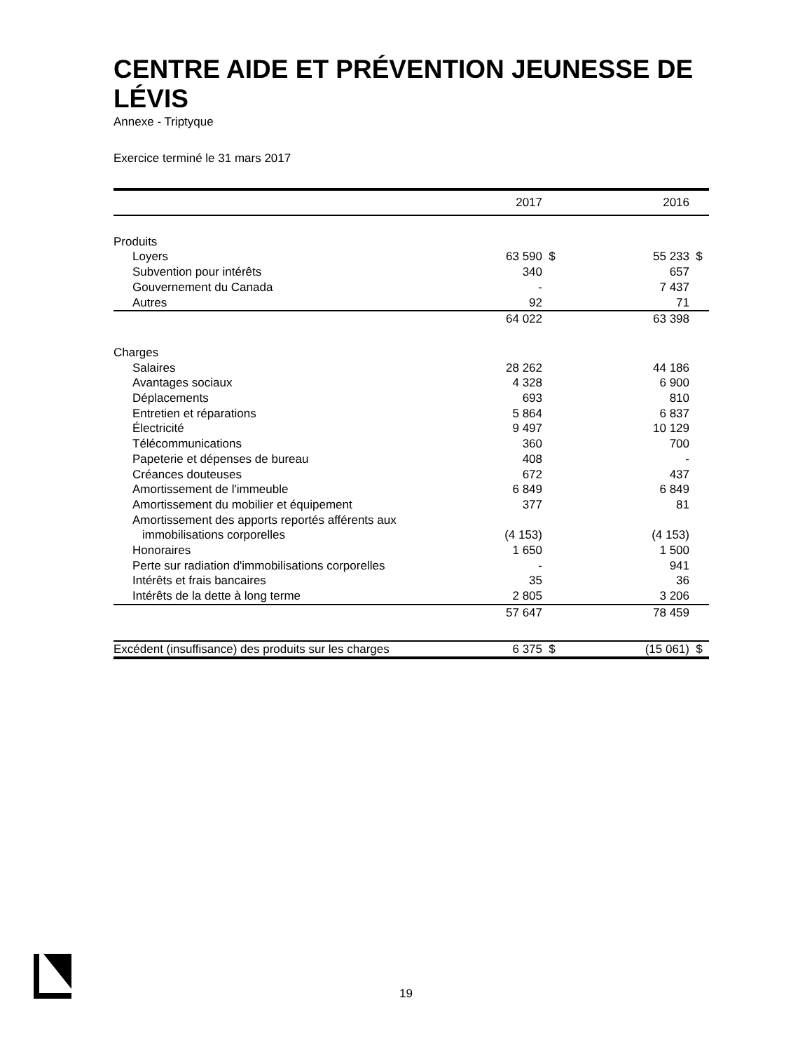CENTRE AIDE ET PRÉVENTION JEUNESSE DE LÉVIS
Annexe - Triptyque
Exercice terminé le 31 mars 2017
| | | 2017 | | | 2016 | |
| --- | --- | --- | --- | --- | --- | --- |
| Produits | | | | | | |
| Loyers | | 63 590 | $ | | 55 233 | $ |
| Subvention pour intérêts | | 340 | | | 657 | |
| Gouvernement du Canada | | - | | | 7 437 | |
| Autres | | 92 | | | 71 | |
| | | 64 022 | | | 63 398 | |
| Charges | | | | | | |
| Salaires | | 28 262 | | | 44 186 | |
| Avantages sociaux | | 4 328 | | | 6 900 | |
| Déplacements | | 693 | | | 810 | |
| Entretien et réparations | | 5 864 | | | 6 837 | |
| Électricité | | 9 497 | | | 10 129 | |
| Télécommunications | | 360 | | | 700 | |
| Papeterie et dépenses de bureau | | 408 | | | - | |
| Créances douteuses | | 672 | | | 437 | |
| Amortissement de l'immeuble | | 6 849 | | | 6 849 | |
| Amortissement du mobilier et équipement | | 377 | | | 81 | |
| Amortissement des apports reportés afférents aux | | | | | | |
| immobilisations corporelles | | (4 153) | | | (4 153) | |
| Honoraires | | 1 650 | | | 1 500 | |
| Perte sur radiation d'immobilisations corporelles | | - | | | 941 | |
| Intérêts et frais bancaires | | 35 | | | 36 | |
| Intérêts de la dette à long terme | | 2 805 | | | 3 206 | |
| | | 57 647 | | | 78 459 | |
| Excédent (insuffisance) des produits sur les charges | | 6 375 | $ | | (15 061) | $ |
19